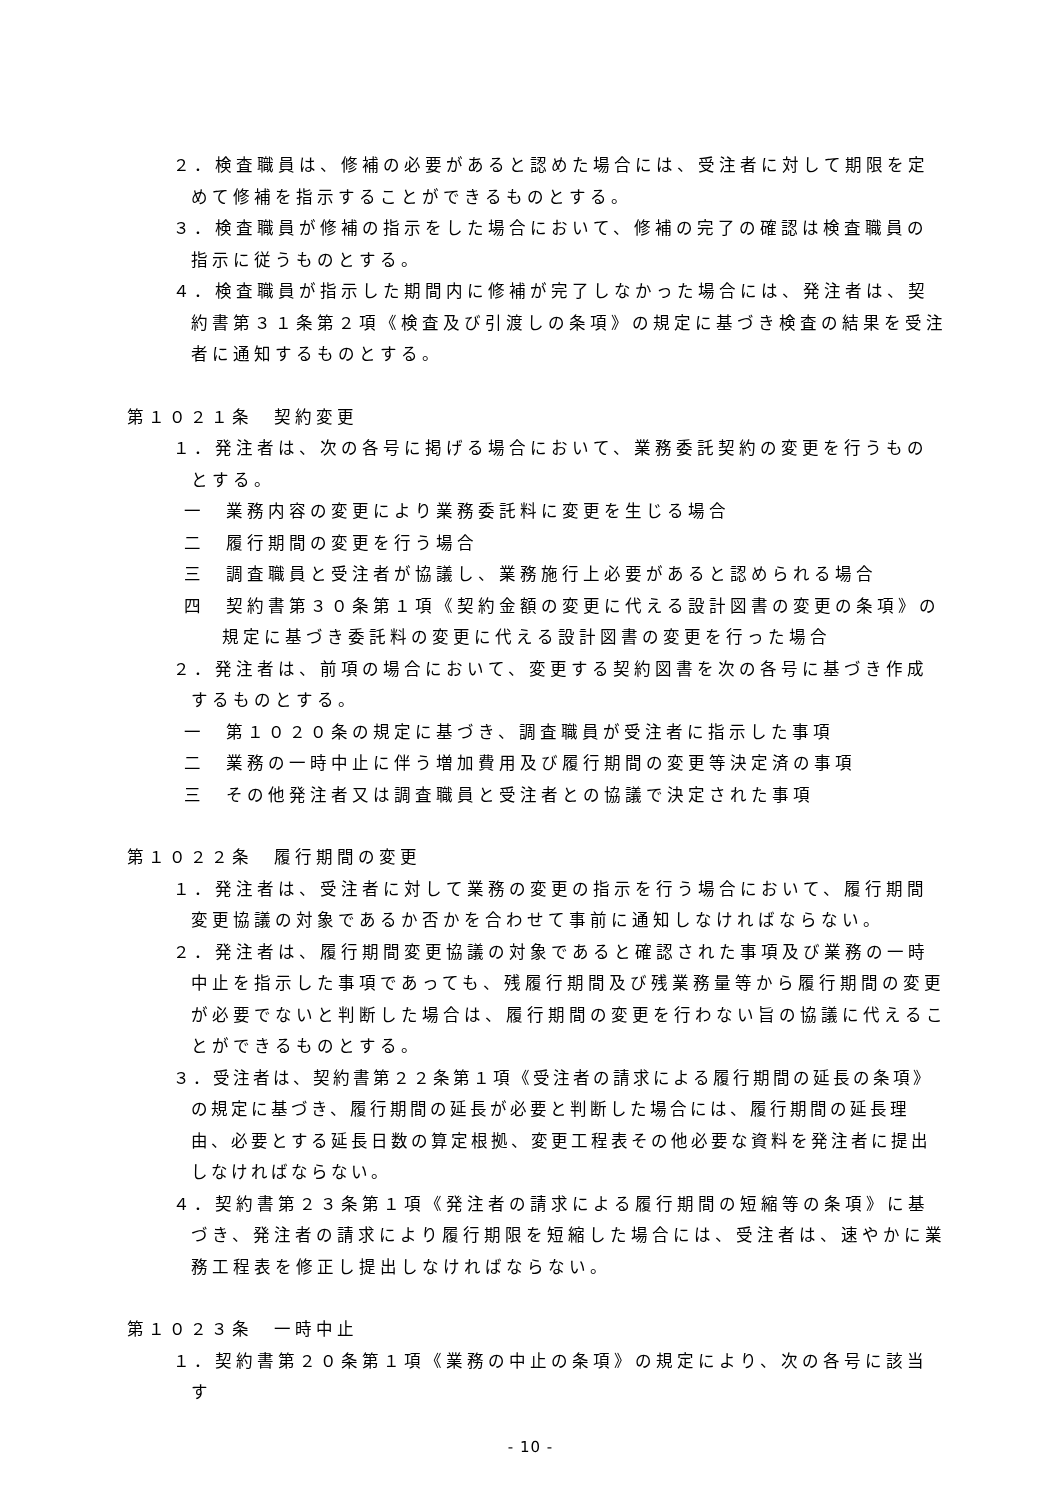２．検査職員は、修補の必要があると認めた場合には、受注者に対して期限を定めて修補を指示することができるものとする。
３．検査職員が修補の指示をした場合において、修補の完了の確認は検査職員の指示に従うものとする。
４．検査職員が指示した期間内に修補が完了しなかった場合には、発注者は、契約書第３１条第２項《検査及び引渡しの条項》の規定に基づき検査の結果を受注者に通知するものとする。
第１０２１条　契約変更
１．発注者は、次の各号に掲げる場合において、業務委託契約の変更を行うものとする。
一　業務内容の変更により業務委託料に変更を生じる場合
二　履行期間の変更を行う場合
三　調査職員と受注者が協議し、業務施行上必要があると認められる場合
四　契約書第３０条第１項《契約金額の変更に代える設計図書の変更の条項》の規定に基づき委託料の変更に代える設計図書の変更を行った場合
２．発注者は、前項の場合において、変更する契約図書を次の各号に基づき作成するものとする。
一　第１０２０条の規定に基づき、調査職員が受注者に指示した事項
二　業務の一時中止に伴う増加費用及び履行期間の変更等決定済の事項
三　その他発注者又は調査職員と受注者との協議で決定された事項
第１０２２条　履行期間の変更
１．発注者は、受注者に対して業務の変更の指示を行う場合において、履行期間変更協議の対象であるか否かを合わせて事前に通知しなければならない。
２．発注者は、履行期間変更協議の対象であると確認された事項及び業務の一時中止を指示した事項であっても、残履行期間及び残業務量等から履行期間の変更が必要でないと判断した場合は、履行期間の変更を行わない旨の協議に代えることができるものとする。
３．受注者は、契約書第２２条第１項《受注者の請求による履行期間の延長の条項》の規定に基づき、履行期間の延長が必要と判断した場合には、履行期間の延長理由、必要とする延長日数の算定根拠、変更工程表その他必要な資料を発注者に提出しなければならない。
４．契約書第２３条第１項《発注者の請求による履行期間の短縮等の条項》に基づき、発注者の請求により履行期限を短縮した場合には、受注者は、速やかに業務工程表を修正し提出しなければならない。
第１０２３条　一時中止
１．契約書第２０条第１項《業務の中止の条項》の規定により、次の各号に該当す
- 10 -